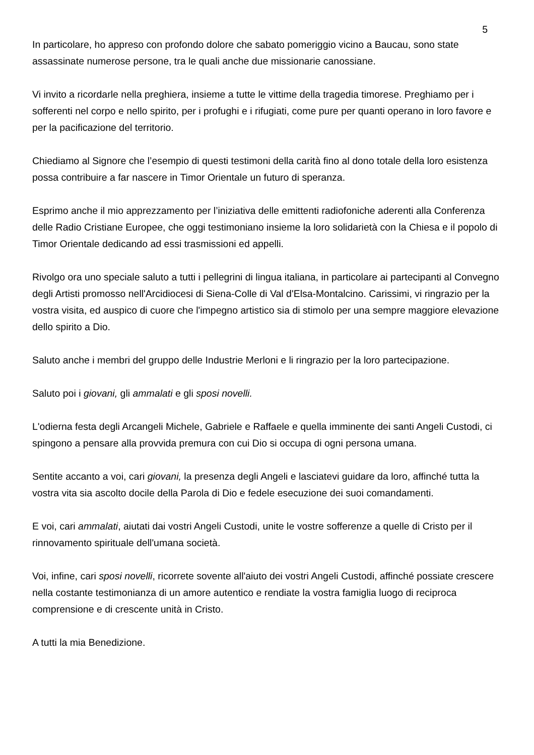5
In particolare, ho appreso con profondo dolore che sabato pomeriggio vicino a Baucau, sono state assassinate numerose persone, tra le quali anche due missionarie canossiane.
Vi invito a ricordarle nella preghiera, insieme a tutte le vittime della tragedia timorese. Preghiamo per i sofferenti nel corpo e nello spirito, per i profughi e i rifugiati, come pure per quanti operano in loro favore e per la pacificazione del territorio.
Chiediamo al Signore che l’esempio di questi testimoni della carità fino al dono totale della loro esistenza possa contribuire a far nascere in Timor Orientale un futuro di speranza.
Esprimo anche il mio apprezzamento per l’iniziativa delle emittenti radiofoniche aderenti alla Conferenza delle Radio Cristiane Europee, che oggi testimoniano insieme la loro solidarietà con la Chiesa e il popolo di Timor Orientale dedicando ad essi trasmissioni ed appelli.
Rivolgo ora uno speciale saluto a tutti i pellegrini di lingua italiana, in particolare ai partecipanti al Convegno degli Artisti promosso nell'Arcidiocesi di Siena-Colle di Val d'Elsa-Montalcino. Carissimi, vi ringrazio per la vostra visita, ed auspico di cuore che l'impegno artistico sia di stimolo per una sempre maggiore elevazione dello spirito a Dio.
Saluto anche i membri del gruppo delle Industrie Merloni e li ringrazio per la loro partecipazione.
Saluto poi i giovani, gli ammalati e gli sposi novelli.
L'odierna festa degli Arcangeli Michele, Gabriele e Raffaele e quella imminente dei santi Angeli Custodi, ci spingono a pensare alla provvida premura con cui Dio si occupa di ogni persona umana.
Sentite accanto a voi, cari giovani, la presenza degli Angeli e lasciatevi guidare da loro, affinché tutta la vostra vita sia ascolto docile della Parola di Dio e fedele esecuzione dei suoi comandamenti.
E voi, cari ammalati, aiutati dai vostri Angeli Custodi, unite le vostre sofferenze a quelle di Cristo per il rinnovamento spirituale dell'umana società.
Voi, infine, cari sposi novelli, ricorrete sovente all'aiuto dei vostri Angeli Custodi, affinché possiate crescere nella costante testimonianza di un amore autentico e rendiate la vostra famiglia luogo di reciproca comprensione e di crescente unità in Cristo.
A tutti la mia Benedizione.